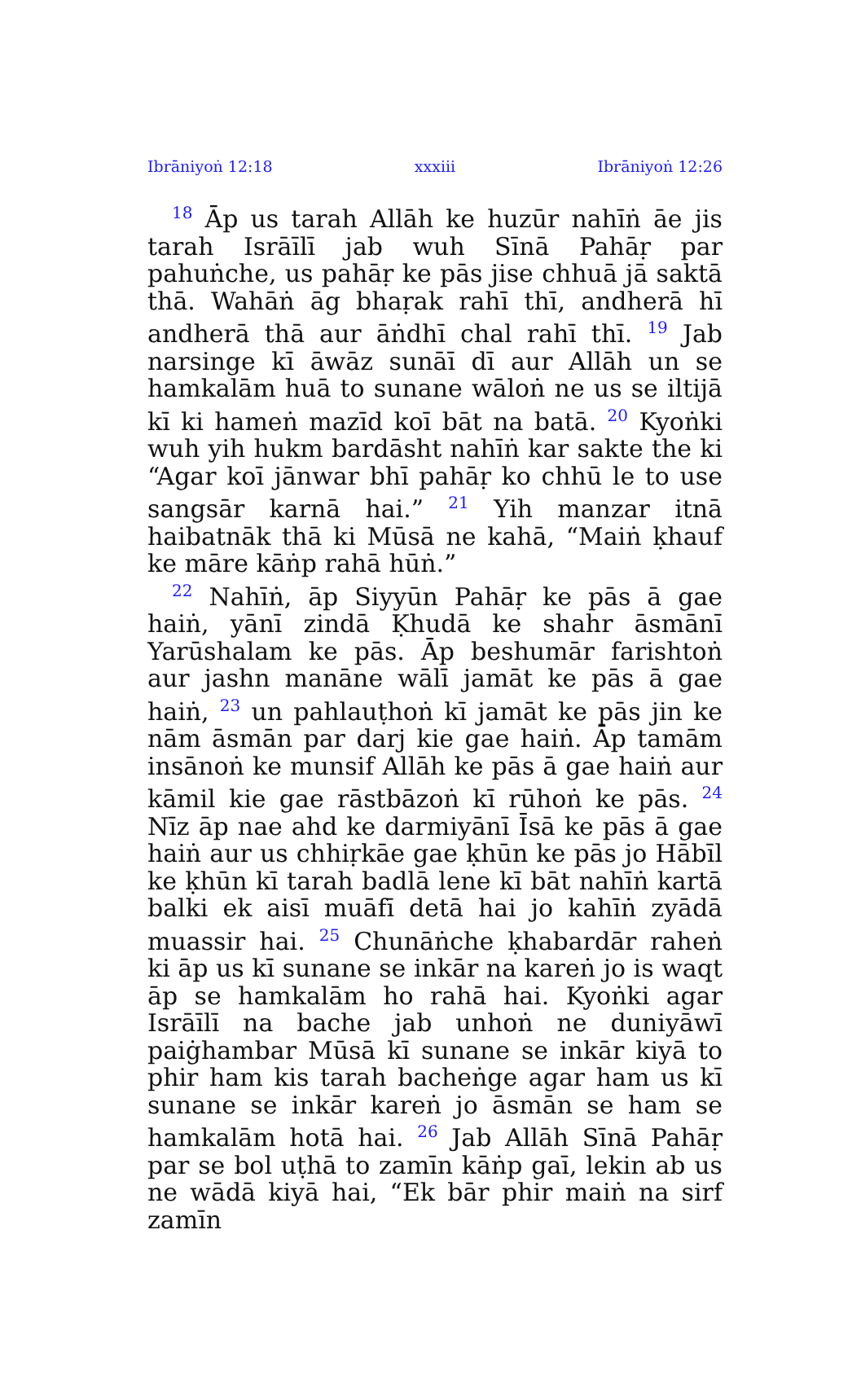Ibrāniyoṅ 12:18 xxxiii Ibrāniyoṅ 12:26
<sup>18</sup> Āp us tarah Allāh ke huzūr nahīṅ āe jis tarah Isrāīlī jab wuh Sīnā Pahāṛ par pahuṅche, us pahāṛ ke pās jise chhuā jā saktā thā. Wahāṅ āg bhaṛak rahī thī, andherā hī andherā thā aur āṅdhī chal rahī thī. <sup>19</sup> Jab narsinge kī āwāz sunāī dī aur Allāh un se hamkalām huā to sunane wāloṅ ne us se iltijā kī ki hameṅ mazīd koī bāt na batā. <sup>20</sup> Kyoṅki wuh yih hukm bardāsht nahīṅ kar sakte the ki “Agar koī jānwar bhī pahāṛ ko chhū le to use sangsār karnā hai.” <sup>21</sup> Yih manzar itnā haibatnāk thā ki Mūsā ne kahā, “Maiṅ ḳhauf ke māre kāṅp rahā hūṅ.”
<sup>22</sup> Nahīṅ, āp Siyyūn Pahāṛ ke pās ā gae haiṅ, yānī zindā Ḳhudā ke shahr āsmānī Yarūshalam ke pās. Āp beshumār farishtoṅ aur jashn manāne wālī jamāt ke pās ā gae haiṅ, <sup>23</sup> un pahlauṭhoṅ kī jamāt ke pās jin ke nām āsmān par darj kie gae haiṅ. Āp tamām insānoṅ ke munsif Allāh ke pās ā gae haiṅ aur kāmil kie gae rāstbāzoṅ kī rūhoṅ ke pās. <sup>24</sup> Nīz āp nae ahd ke darmiyānī Īsā ke pās ā gae haiṅ aur us chhiṛkāe gae ḳhūn ke pās jo Hābīl ke ḳhūn kī tarah badlā lene kī bāt nahīṅ kartā balki ek aisī muāfī detā hai jo kahīṅ zyādā muassir hai. <sup>25</sup> Chunāṅche ḳhabardār raheṅ ki āp us kī sunane se inkār na kareṅ jo is waqt āp se hamkalām ho rahā hai. Kyoṅki agar Isrāīlī na bache jab unhoṅ ne duniyāwī paiġhambar Mūsā kī sunane se inkār kiyā to phir ham kis tarah bacheṅge agar ham us kī sunane se inkār kareṅ jo āsmān se ham se hamkalām hotā hai. <sup>26</sup> Jab Allāh Sīnā Pahāṛ par se bol uṭhā to zamīn kāṅp gaī, lekin ab us ne wādā kiyā hai, “Ek bār phir maiṅ na sirf zamīn